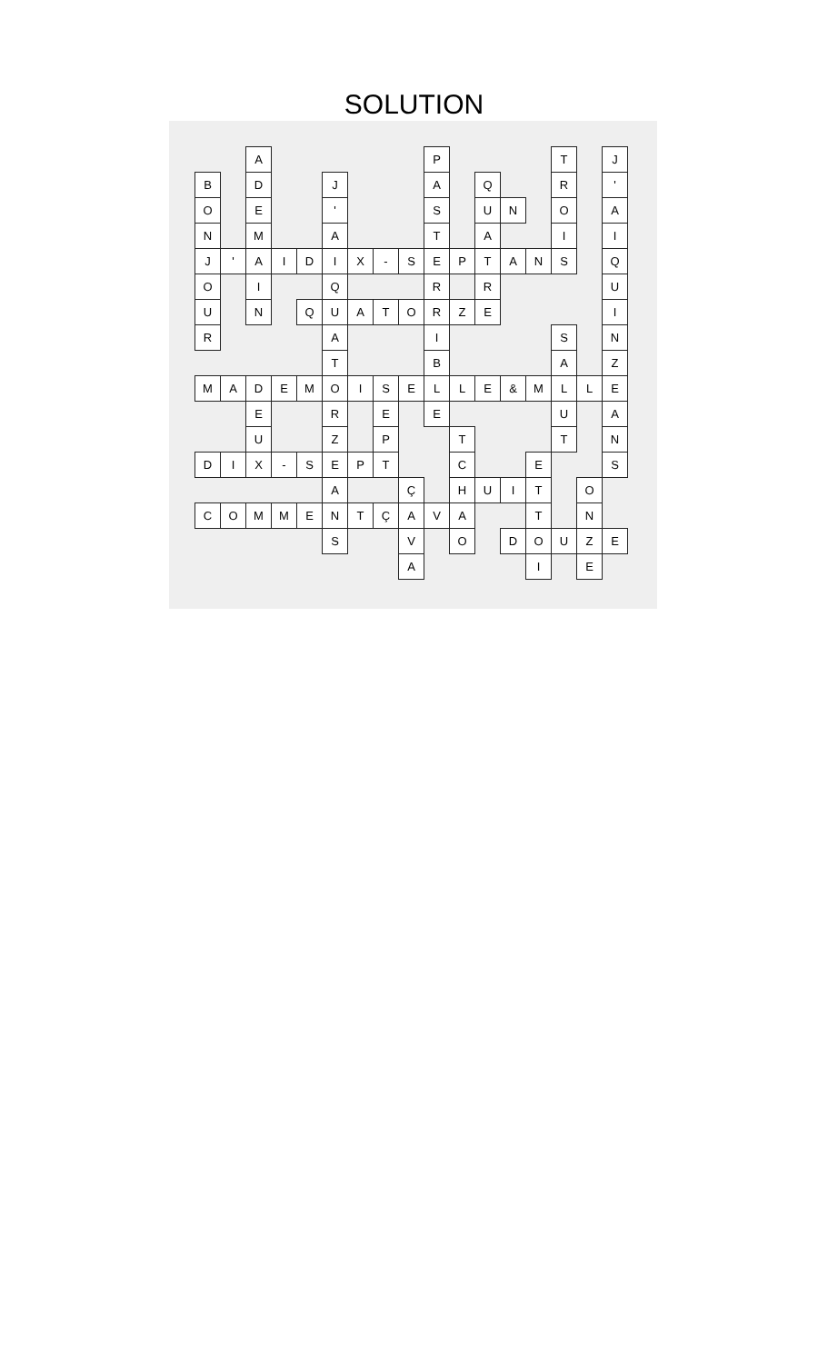SOLUTION
| | | A | | | | | | | P | | | | | T | | J |
| B | | D | | | J | | | | A | | Q | | | R | | ' |
| O | | E | | | ' | | | | S | | U | N | | O | | A |
| N | | M | | | A | | | | T | | A | | | I | | I |
| J | ' | A | I | D | I | X | - | S | E | P | T | A | N | S | | Q |
| O | | I | | | Q | | | | R | | R | | | | | U |
| U | | N | | Q | U | A | T | O | R | Z | E | | | | | I |
| R | | | | | A | | | | I | | | | | S | | N |
| | | | | | T | | | | B | | | | | A | | Z |
| M | A | D | E | M | O | I | S | E | L | L | E | & | M | L | L | E |
| | | E | | | R | | E | | E | | | | | U | | A |
| | | U | | | Z | | P | | | T | | | | T | | N |
| D | I | X | - | S | E | P | T | | | C | | | E | | | S |
| | | | | | A | | | Ç | | H | U | I | T | | O | |
| C | O | M | M | E | N | T | Ç | A | V | A | | | T | | N | |
| | | | | | S | | | V | | O | | D | O | U | Z | E |
| | | | | | | | | A | | | | | I | | E | |